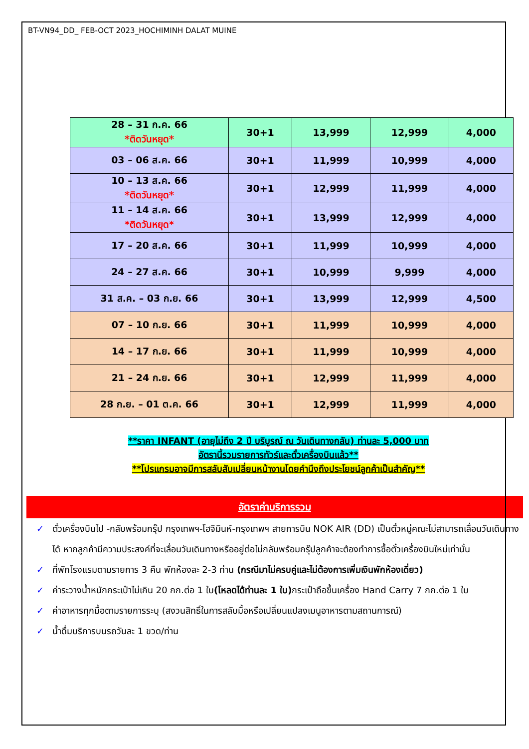BT-VN94_DD_ FEB-OCT 2023_HOCHIMINH DALAT MUINE
| 28 – 31 ก.ค. 66 *ติดวันหยุด* | 30+1 | 13,999 | 12,999 | 4,000 |
| 03 – 06 ส.ค. 66 | 30+1 | 11,999 | 10,999 | 4,000 |
| 10 – 13 ส.ค. 66 *ติดวันหยุด* | 30+1 | 12,999 | 11,999 | 4,000 |
| 11 – 14 ส.ค. 66 *ติดวันหยุด* | 30+1 | 13,999 | 12,999 | 4,000 |
| 17 – 20 ส.ค. 66 | 30+1 | 11,999 | 10,999 | 4,000 |
| 24 – 27 ส.ค. 66 | 30+1 | 10,999 | 9,999 | 4,000 |
| 31 ส.ค. – 03 ก.ย. 66 | 30+1 | 13,999 | 12,999 | 4,500 |
| 07 – 10 ก.ย. 66 | 30+1 | 11,999 | 10,999 | 4,000 |
| 14 – 17 ก.ย. 66 | 30+1 | 11,999 | 10,999 | 4,000 |
| 21 – 24 ก.ย. 66 | 30+1 | 12,999 | 11,999 | 4,000 |
| 28 ก.ย. – 01 ต.ค. 66 | 30+1 | 12,999 | 11,999 | 4,000 |
**ราคา INFANT (อายุไม่ถึง 2 ปี บริบูรณ์ ณ วันเดินทางกลับ) ท่านละ 5,000 บาท
อัตรานี้รวมรายการทัวร์และตั๋วเครื่องบินแล้ว**
**โปรแกรมอาจมีการสลับสับเปลี่ยนหน้างานโดยคำนึงถึงประโยชน์ลูกค้าเป็นสำคัญ**
อัตราค่าบริการรวม
✓ ตั๋วเครื่องบินไป -กลับพร้อมกรุ๊ป กรุงเทพฯ-โฮจิมินห์-กรุงเทพฯ สายการบิน NOK AIR (DD) เป็นตั๋วหมู่คณะไม่สามารถเลื่อนวันเดินทางได้ หากลูกค้ามีความประสงค์ที่จะเลื่อนวันเดินทางหรืออยู่ต่อไม่กลับพร้อมกรุ๊ปลูกค้าจะต้องทำการซื้อตั๋วเครื่องบินใหม่เท่านั้น
✓ ที่พักโรงแรมตามรายการ 3 คืน พักห้องละ 2-3 ท่าน (กรณีมาไม่ครบคู่และไม่ต้องการเพิ่มเงินพักห้องเดี่ยว)
✓ ค่าระวางน้ำหนักกระเป๋าไม่เกิน 20 กก.ต่อ 1 ใบ(โหลดได้ท่านละ 1 ใบ) กระเป๋าถือขึ้นเครื่อง Hand Carry 7 กก.ต่อ 1 ใบ
✓ ค่าอาหารทุกมื้อตามรายการระบุ (สงวนสิทธิ์ในการสลับมื้อหรือเปลี่ยนแปลงเมนูอาหารตามสถานการณ์)
✓ น้ำดื่มบริการบนรถวันละ 1 ขวด/ท่าน